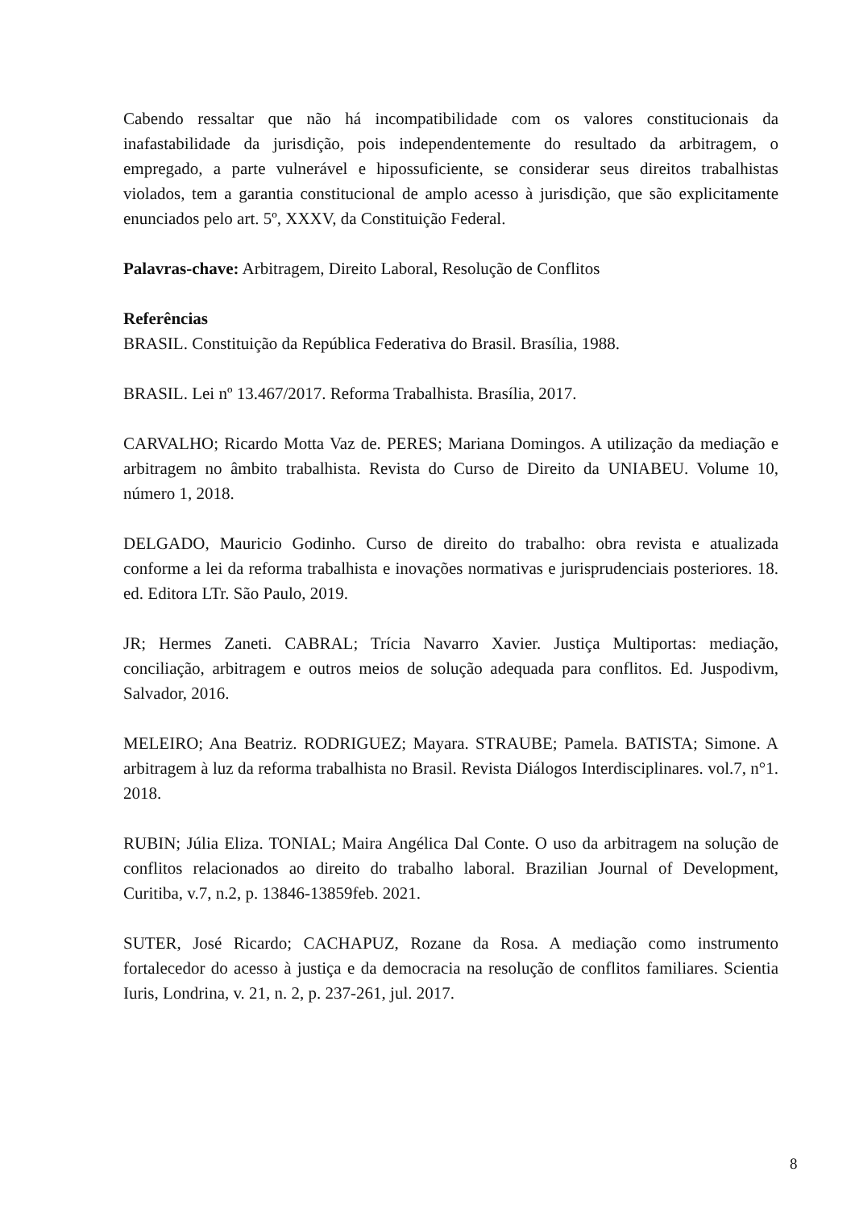Cabendo ressaltar que não há incompatibilidade com os valores constitucionais da inafastabilidade da jurisdição, pois independentemente do resultado da arbitragem, o empregado, a parte vulnerável e hipossuficiente, se considerar seus direitos trabalhistas violados, tem a garantia constitucional de amplo acesso à jurisdição, que são explicitamente enunciados pelo art. 5º, XXXV, da Constituição Federal.
Palavras-chave: Arbitragem, Direito Laboral, Resolução de Conflitos
Referências
BRASIL. Constituição da República Federativa do Brasil. Brasília, 1988.
BRASIL. Lei nº 13.467/2017. Reforma Trabalhista. Brasília, 2017.
CARVALHO; Ricardo Motta Vaz de. PERES; Mariana Domingos. A utilização da mediação e arbitragem no âmbito trabalhista. Revista do Curso de Direito da UNIABEU. Volume 10, número 1, 2018.
DELGADO, Mauricio Godinho. Curso de direito do trabalho: obra revista e atualizada conforme a lei da reforma trabalhista e inovações normativas e jurisprudenciais posteriores. 18. ed. Editora LTr. São Paulo, 2019.
JR; Hermes Zaneti. CABRAL; Trícia Navarro Xavier. Justiça Multiportas: mediação, conciliação, arbitragem e outros meios de solução adequada para conflitos. Ed. Juspodivm, Salvador, 2016.
MELEIRO; Ana Beatriz. RODRIGUEZ; Mayara. STRAUBE; Pamela. BATISTA; Simone. A arbitragem à luz da reforma trabalhista no Brasil. Revista Diálogos Interdisciplinares. vol.7, n°1. 2018.
RUBIN; Júlia Eliza. TONIAL; Maira Angélica Dal Conte. O uso da arbitragem na solução de conflitos relacionados ao direito do trabalho laboral. Brazilian Journal of Development, Curitiba, v.7, n.2, p. 13846-13859feb. 2021.
SUTER, José Ricardo; CACHAPUZ, Rozane da Rosa. A mediação como instrumento fortalecedor do acesso à justiça e da democracia na resolução de conflitos familiares. Scientia Iuris, Londrina, v. 21, n. 2, p. 237-261, jul. 2017.
8